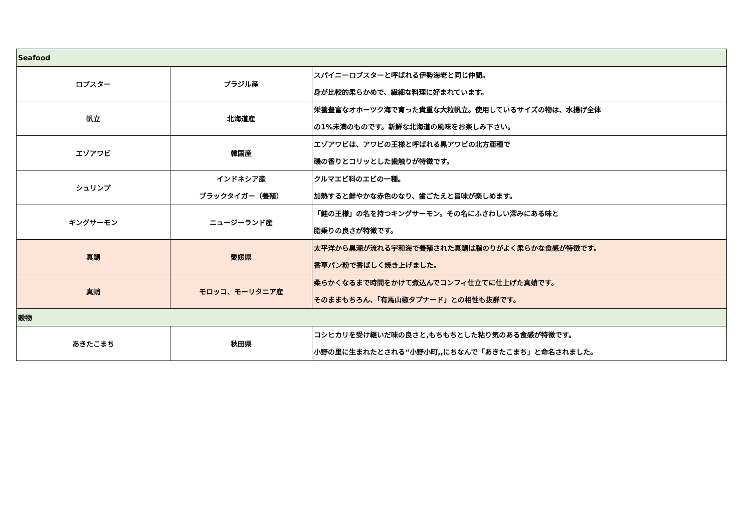| Seafood | | |
| ロブスター | ブラジル産 | スパイニーロブスターと呼ばれる伊勢海老と同じ仲間。 身が比較的柔らかめで、繊細な料理に好まれています。 |
| 帆立 | 北海道産 | 栄養豊富なオホーツク海で育った貴重な大粒帆立。使用しているサイズの物は、水揚げ全体 の1%未満のものです。新鮮な北海道の風味をお楽しみ下さい。 |
| エゾアワビ | 韓国産 | エゾアワビは、アワビの王様と呼ばれる黒アワビの北方亜種で 磯の香りとコリッとした歯触りが特徴です。 |
| シュリンプ | インドネシア産 ブラックタイガー（養殖） | クルマエビ科のエビの一種。 加熱すると鮮やかな赤色のなり、歯ごたえと旨味が楽しめます。 |
| キングサーモン | ニュージーランド産 | 「鮭の王様」の名を持つキングサーモン。その名にふさわしい深みにある味と 脂乗りの良さが特徴です。 |
| 真鯛 | 愛媛県 | 太平洋から黒潮が流れる宇和海で養殖された真鯛は脂のりがよく柔らかな食感が特徴です。 香草パン粉で香ばしく焼き上げました。 |
| 真蛸 | モロッコ、モーリタニア産 | 柔らかくなるまで時間をかけて煮込んでコンフィ仕立てに仕上げた真蛸です。 そのままもちろん、「有馬山椒タプナード」との相性も抜群です。 |
| 穀物 | | |
| あきたこまち | 秋田県 | コシヒカリを受け継いだ味の良さと,もちもちとした粘り気のある食感が特徴です。 小野の里に生まれたとされる“小野小町,,にちなんで「あきたこまち」と命名されました。 |